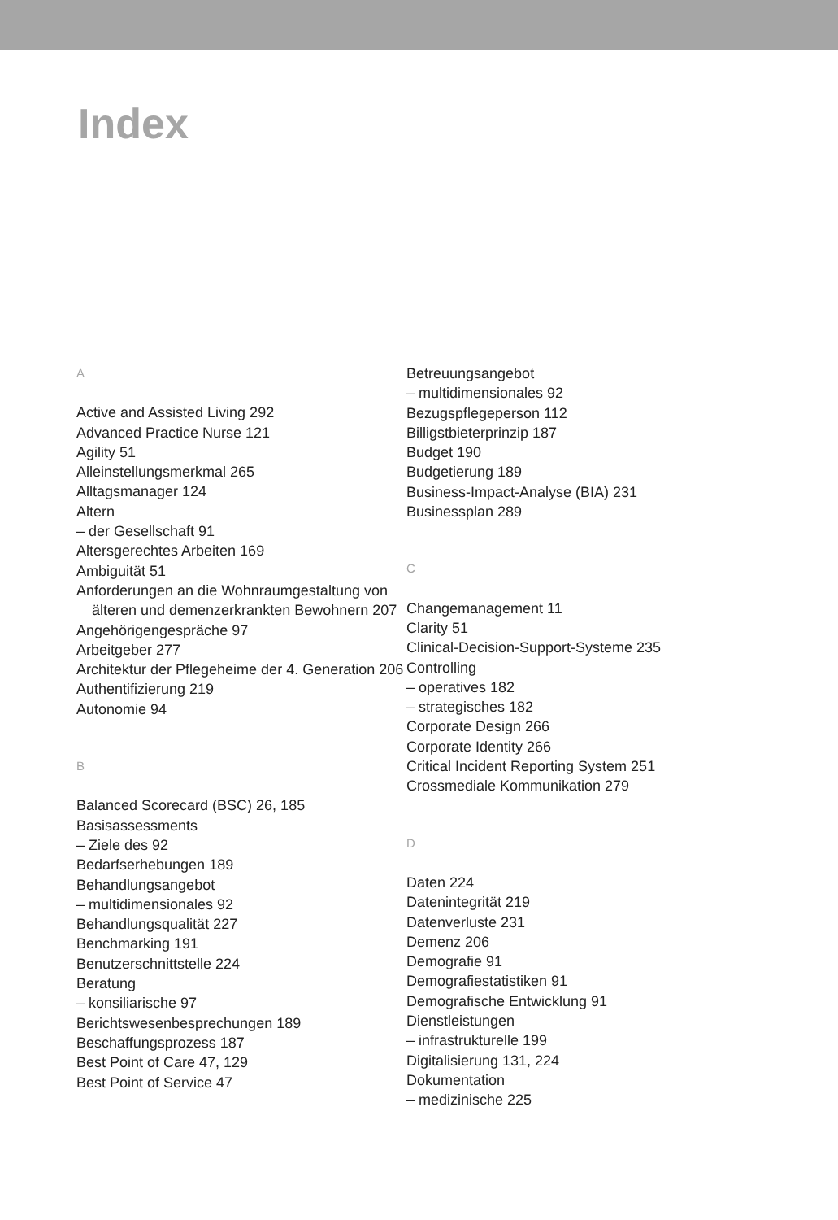Index
A
Active and Assisted Living 292
Advanced Practice Nurse 121
Agility 51
Alleinstellungsmerkmal 265
Alltagsmanager 124
Altern
– der Gesellschaft 91
Altersgerechtes Arbeiten 169
Ambiguität 51
Anforderungen an die Wohnraumgestaltung von älteren und demenzerkrankten Bewohnern 207
Angehörigengespräche 97
Arbeitgeber 277
Architektur der Pflegeheime der 4. Generation 206
Authentifizierung 219
Autonomie 94
B
Balanced Scorecard (BSC) 26, 185
Basisassessments
– Ziele des 92
Bedarfserhebungen 189
Behandlungsangebot
– multidimensionales 92
Behandlungsqualität 227
Benchmarking 191
Benutzerschnittstelle 224
Beratung
– konsiliarische 97
Berichtswesenbesprechungen 189
Beschaffungsprozess 187
Best Point of Care 47, 129
Best Point of Service 47
Betreuungsangebot
– multidimensionales 92
Bezugspflegeperson 112
Billigstbieterprinzip 187
Budget 190
Budgetierung 189
Business-Impact-Analyse (BIA) 231
Businessplan 289
C
Changemanagement 11
Clarity 51
Clinical-Decision-Support-Systeme 235
Controlling
– operatives 182
– strategisches 182
Corporate Design 266
Corporate Identity 266
Critical Incident Reporting System 251
Crossmediale Kommunikation 279
D
Daten 224
Datenintegrität 219
Datenverluste 231
Demenz 206
Demografie 91
Demografiestatistiken 91
Demografische Entwicklung 91
Dienstleistungen
– infrastrukturelle 199
Digitalisierung 131, 224
Dokumentation
– medizinische 225